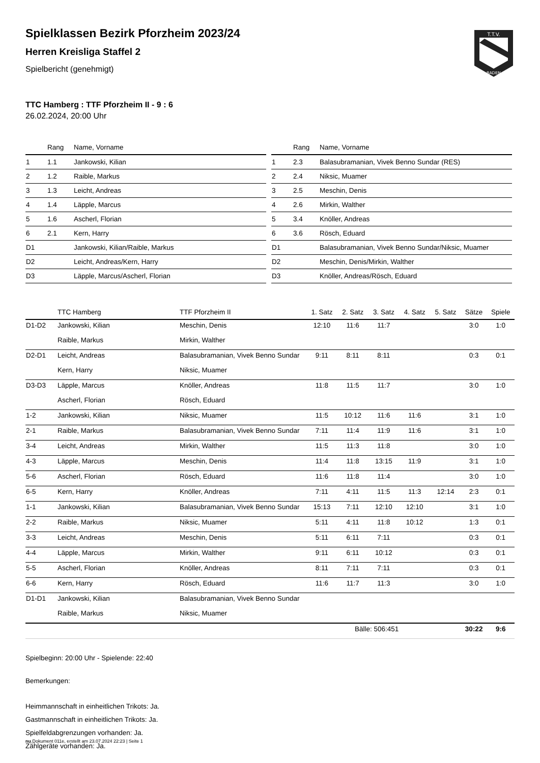Spielklassen Bezirk Pforzheim 2023/24
Herren Kreisliga Staffel 2
Spielbericht (genehmigt)
T.T.V.
BADEN
TTC Hamberg : TTF Pforzheim II - 9 : 6
26.02.2024, 20:00 Uhr
| | Rang | Name, Vorname |
| --- | --- | --- |
| 1 | 1.1 | Jankowski, Kilian |
| 2 | 1.2 | Raible, Markus |
| 3 | 1.3 | Leicht, Andreas |
| 4 | 1.4 | Läpple, Marcus |
| 5 | 1.6 | Ascherl, Florian |
| 6 | 2.1 | Kern, Harry |
| D1 | | Jankowski, Kilian/Raible, Markus |
| D2 | | Leicht, Andreas/Kern, Harry |
| D3 | | Läpple, Marcus/Ascherl, Florian |
| | Rang | Name, Vorname |
| --- | --- | --- |
| 1 | 2.3 | Balasubramanian, Vivek Benno Sundar (RES) |
| 2 | 2.4 | Niksic, Muamer |
| 3 | 2.5 | Meschin, Denis |
| 4 | 2.6 | Mirkin, Walther |
| 5 | 3.4 | Knöller, Andreas |
| 6 | 3.6 | Rösch, Eduard |
| D1 | | Balasubramanian, Vivek Benno Sundar/Niksic, Muamer |
| D2 | | Meschin, Denis/Mirkin, Walther |
| D3 | | Knöller, Andreas/Rösch, Eduard |
| | TTC Hamberg | TTF Pforzheim II | 1. Satz | 2. Satz | 3. Satz | 4. Satz | 5. Satz | Sätze | Spiele |
| --- | --- | --- | --- | --- | --- | --- | --- | --- | --- |
| D1-D2 | Jankowski, Kilian | Meschin, Denis | 12:10 | 11:6 | 11:7 | | | 3:0 | 1:0 |
| | Raible, Markus | Mirkin, Walther | | | | | | | |
| D2-D1 | Leicht, Andreas | Balasubramanian, Vivek Benno Sundar | 9:11 | 8:11 | 8:11 | | | 0:3 | 0:1 |
| | Kern, Harry | Niksic, Muamer | | | | | | | |
| D3-D3 | Läpple, Marcus | Knöller, Andreas | 11:8 | 11:5 | 11:7 | | | 3:0 | 1:0 |
| | Ascherl, Florian | Rösch, Eduard | | | | | | | |
| 1-2 | Jankowski, Kilian | Niksic, Muamer | 11:5 | 10:12 | 11:6 | 11:6 | | 3:1 | 1:0 |
| 2-1 | Raible, Markus | Balasubramanian, Vivek Benno Sundar | 7:11 | 11:4 | 11:9 | 11:6 | | 3:1 | 1:0 |
| 3-4 | Leicht, Andreas | Mirkin, Walther | 11:5 | 11:3 | 11:8 | | | 3:0 | 1:0 |
| 4-3 | Läpple, Marcus | Meschin, Denis | 11:4 | 11:8 | 13:15 | 11:9 | | 3:1 | 1:0 |
| 5-6 | Ascherl, Florian | Rösch, Eduard | 11:6 | 11:8 | 11:4 | | | 3:0 | 1:0 |
| 6-5 | Kern, Harry | Knöller, Andreas | 7:11 | 4:11 | 11:5 | 11:3 | 12:14 | 2:3 | 0:1 |
| 1-1 | Jankowski, Kilian | Balasubramanian, Vivek Benno Sundar | 15:13 | 7:11 | 12:10 | 12:10 | | 3:1 | 1:0 |
| 2-2 | Raible, Markus | Niksic, Muamer | 5:11 | 4:11 | 11:8 | 10:12 | | 1:3 | 0:1 |
| 3-3 | Leicht, Andreas | Meschin, Denis | 5:11 | 6:11 | 7:11 | | | 0:3 | 0:1 |
| 4-4 | Läpple, Marcus | Mirkin, Walther | 9:11 | 6:11 | 10:12 | | | 0:3 | 0:1 |
| 5-5 | Ascherl, Florian | Knöller, Andreas | 8:11 | 7:11 | 7:11 | | | 0:3 | 0:1 |
| 6-6 | Kern, Harry | Rösch, Eduard | 11:6 | 11:7 | 11:3 | | | 3:0 | 1:0 |
| D1-D1 | Jankowski, Kilian | Balasubramanian, Vivek Benno Sundar | | | | | | | |
| | Raible, Markus | Niksic, Muamer | | | | | | | |
| Bälle: 506:451 | | | | | | | | 30:22 | 9:6 |
Spielbeginn: 20:00 Uhr - Spielende: 22:40
Bemerkungen:
Heimmannschaft in einheitlichen Trikots: Ja.
Gastmannschaft in einheitlichen Trikots: Ja.
Spielfeldabgrenzungen vorhanden: Ja.
Zählgeräte vorhanden: Ja.
nu.Dokument 011e, erstellt am 23.07.2024 22:23 | Seite 1